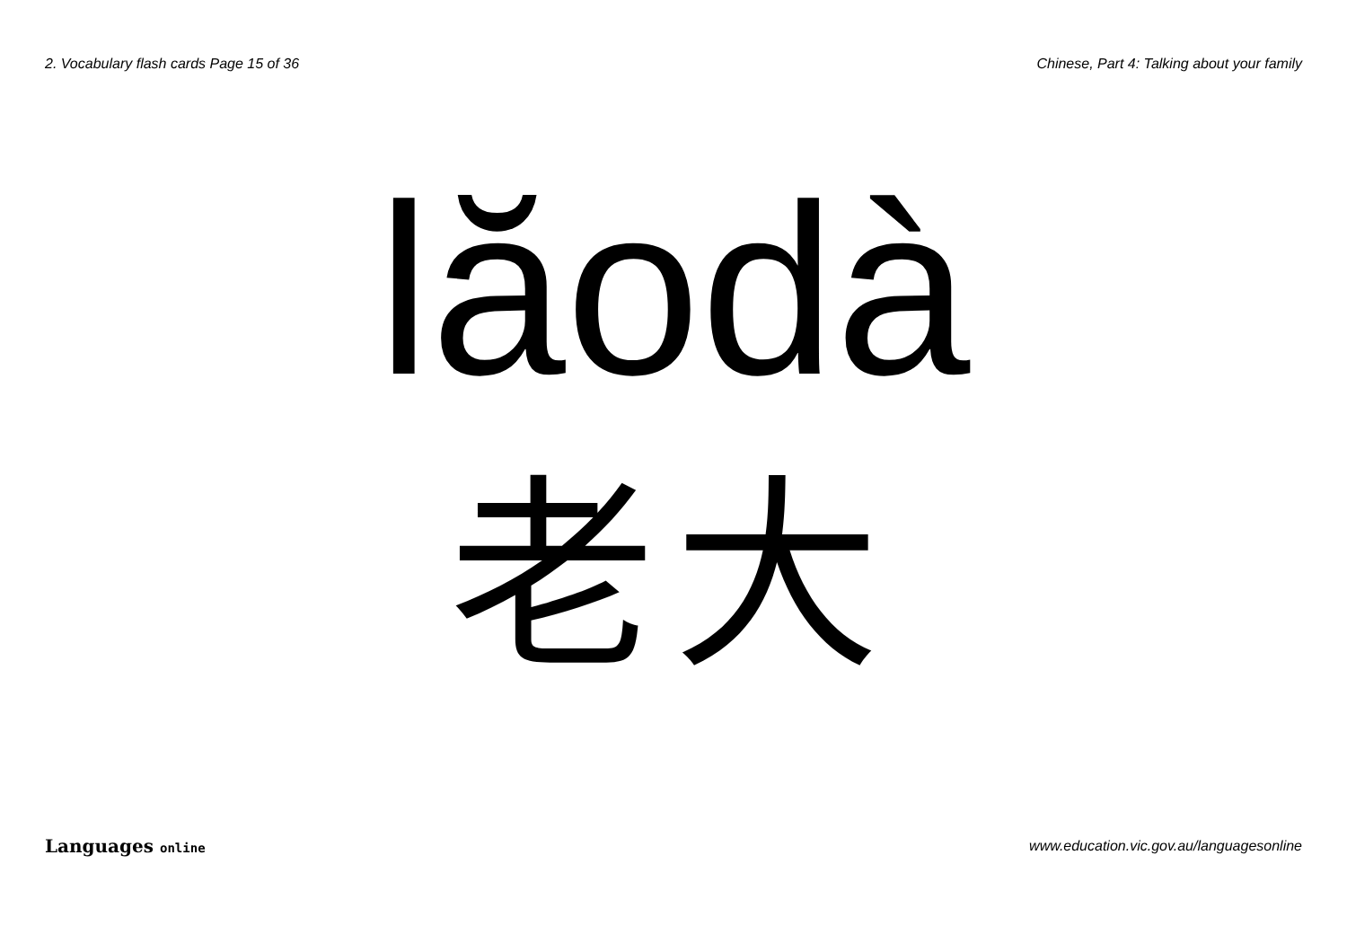2. Vocabulary flash cards Page 15 of 36 Chinese, Part 4: Talking about your family
lăodà
老大
Languages online www.education.vic.gov.au/languagesonline